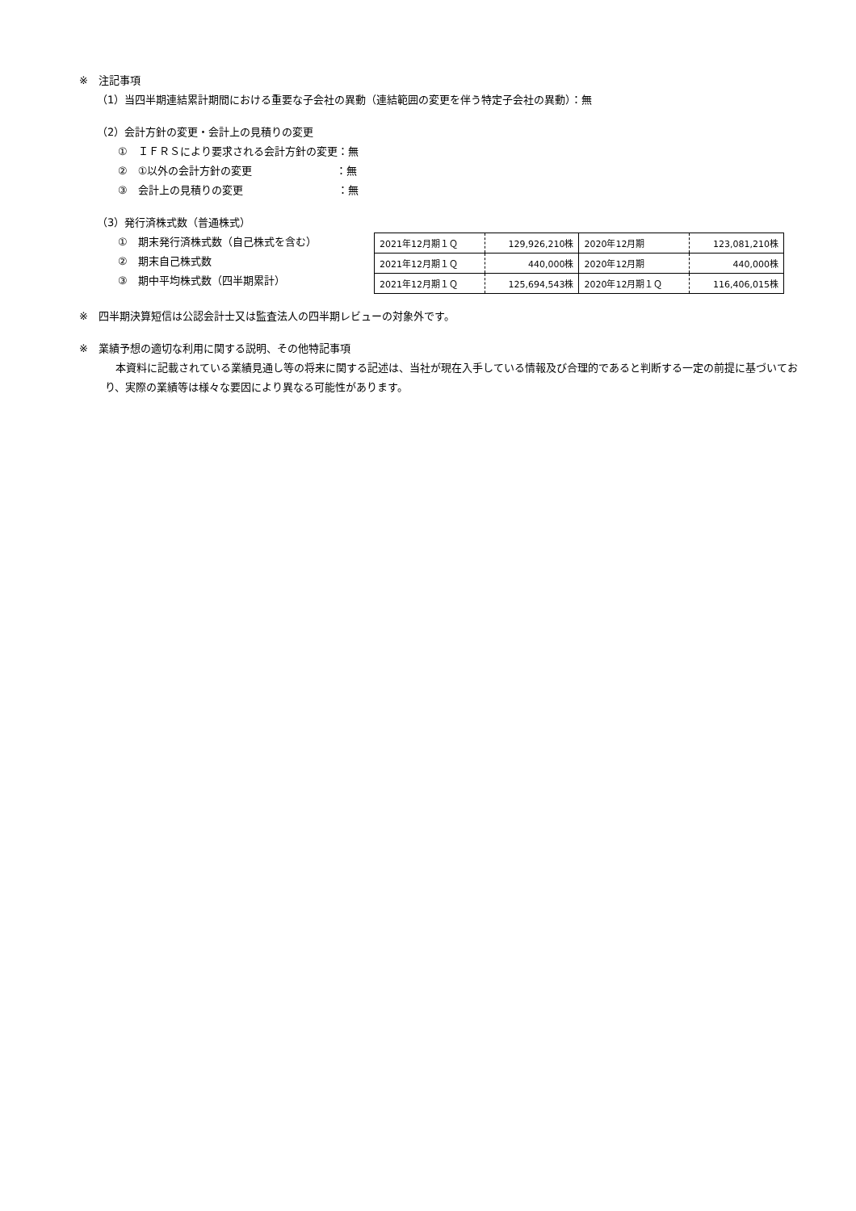※　注記事項
（1）当四半期連結累計期間における重要な子会社の異動（連結範囲の変更を伴う特定子会社の異動）：無
（2）会計方針の変更・会計上の見積りの変更
①　ＩＦＲＳにより要求される会計方針の変更：無
②　①以外の会計方針の変更　　　　　　　　：無
③　会計上の見積りの変更　　　　　　　　　：無
（3）発行済株式数（普通株式）
①　期末発行済株式数（自己株式を含む）
②　期末自己株式数
③　期中平均株式数（四半期累計）
| 2021年12月期１Ｑ | 129,926,210株 | 2020年12月期 | 123,081,210株 |
| 2021年12月期１Ｑ | 440,000株 | 2020年12月期 | 440,000株 |
| 2021年12月期１Ｑ | 125,694,543株 | 2020年12月期１Ｑ | 116,406,015株 |
※　四半期決算短信は公認会計士又は監査法人の四半期レビューの対象外です。
※　業績予想の適切な利用に関する説明、その他特記事項
　本資料に記載されている業績見通し等の将来に関する記述は、当社が現在入手している情報及び合理的であると判断する一定の前提に基づいており、実際の業績等は様々な要因により異なる可能性があります。